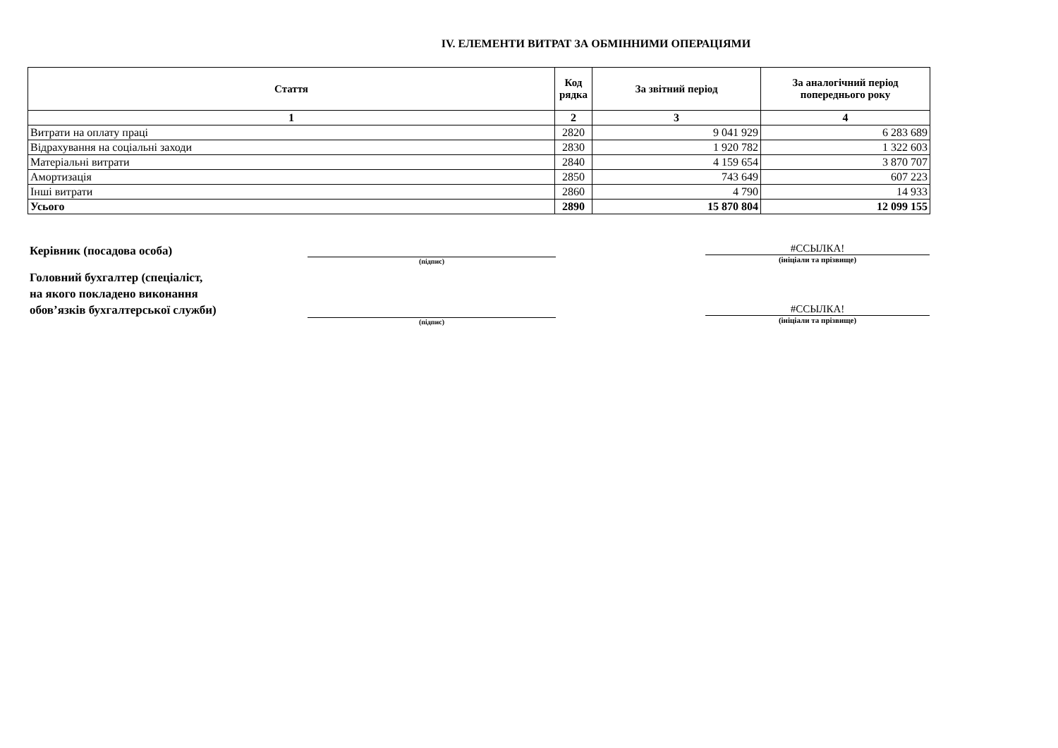IV. ЕЛЕМЕНТИ ВИТРАТ ЗА ОБМІННИМИ ОПЕРАЦІЯМИ
| Стаття | Код рядка | За звітний період | За аналогічний період попереднього року |
| --- | --- | --- | --- |
| 1 | 2 | 3 | 4 |
| Витрати на оплату праці | 2820 | 9 041 929 | 6 283 689 |
| Відрахування на соціальні заходи | 2830 | 1 920 782 | 1 322 603 |
| Матеріальні витрати | 2840 | 4 159 654 | 3 870 707 |
| Амортизація | 2850 | 743 649 | 607 223 |
| Інші витрати | 2860 | 4 790 | 14 933 |
| Усього | 2890 | 15 870 804 | 12 099 155 |
Керівник (посадова особа)
(підпис)
#ССЫЛКА!
(ініціали та прізвище)
Головний бухгалтер (спеціаліст,
на якого покладено виконання
обов’язків бухгалтерської служби)
(підпис)
#ССЫЛКА!
(ініціали та прізвище)